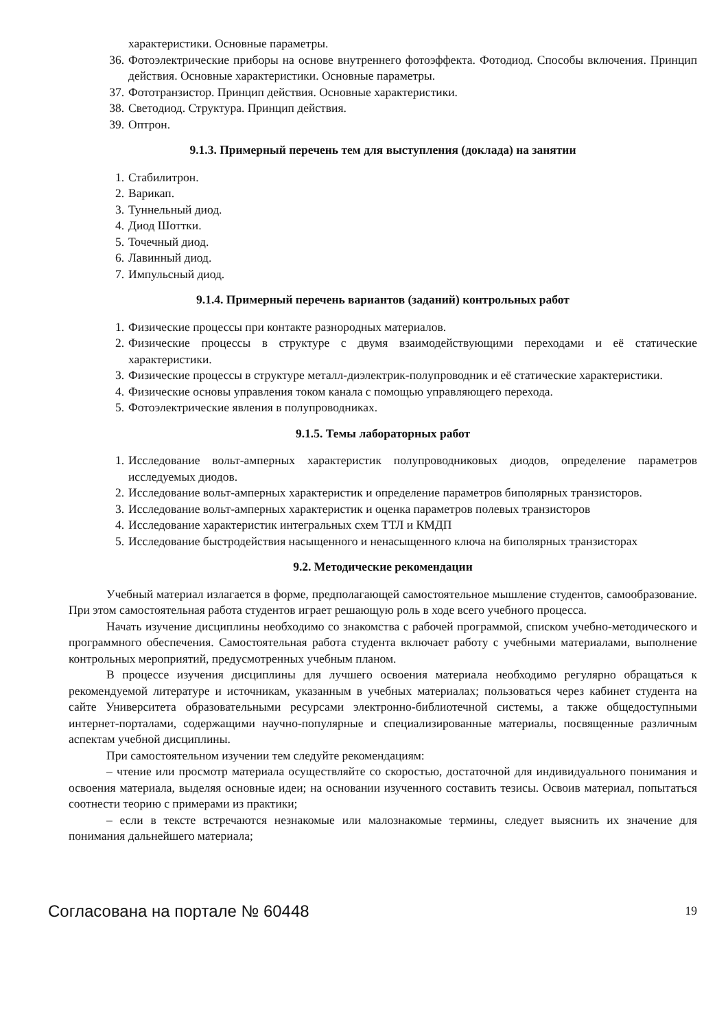характеристики. Основные параметры.
36. Фотоэлектрические приборы на основе внутреннего фотоэффекта. Фотодиод. Способы включения. Принцип действия. Основные характеристики. Основные параметры.
37. Фототранзистор. Принцип действия. Основные характеристики.
38. Светодиод. Структура. Принцип действия.
39. Оптрон.
9.1.3. Примерный перечень тем для выступления (доклада) на занятии
1. Стабилитрон.
2. Варикап.
3. Туннельный диод.
4. Диод Шоттки.
5. Точечный диод.
6. Лавинный диод.
7. Импульсный диод.
9.1.4. Примерный перечень вариантов (заданий) контрольных работ
1. Физические процессы при контакте разнородных материалов.
2. Физические процессы в структуре с двумя взаимодействующими переходами и её статические характеристики.
3. Физические процессы в структуре металл-диэлектрик-полупроводник и её статические характеристики.
4. Физические основы управления током канала с помощью управляющего перехода.
5. Фотоэлектрические явления в полупроводниках.
9.1.5. Темы лабораторных работ
1. Исследование вольт-амперных характеристик полупроводниковых диодов, определение параметров исследуемых диодов.
2. Исследование вольт-амперных характеристик и определение параметров биполярных транзисторов.
3. Исследование вольт-амперных характеристик и оценка параметров полевых транзисторов
4. Исследование характеристик интегральных схем ТТЛ и КМДП
5. Исследование быстродействия насыщенного и ненасыщенного ключа на биполярных транзисторах
9.2. Методические рекомендации
Учебный материал излагается в форме, предполагающей самостоятельное мышление студентов, самообразование. При этом самостоятельная работа студентов играет решающую роль в ходе всего учебного процесса.
Начать изучение дисциплины необходимо со знакомства с рабочей программой, списком учебно-методического и программного обеспечения. Самостоятельная работа студента включает работу с учебными материалами, выполнение контрольных мероприятий, предусмотренных учебным планом.
В процессе изучения дисциплины для лучшего освоения материала необходимо регулярно обращаться к рекомендуемой литературе и источникам, указанным в учебных материалах; пользоваться через кабинет студента на сайте Университета образовательными ресурсами электронно-библиотечной системы, а также общедоступными интернет-порталами, содержащими научно-популярные и специализированные материалы, посвященные различным аспектам учебной дисциплины.
При самостоятельном изучении тем следуйте рекомендациям:
– чтение или просмотр материала осуществляйте со скоростью, достаточной для индивидуального понимания и освоения материала, выделяя основные идеи; на основании изученного составить тезисы. Освоив материал, попытаться соотнести теорию с примерами из практики;
– если в тексте встречаются незнакомые или малознакомые термины, следует выяснить их значение для понимания дальнейшего материала;
Согласована на портале № 60448 19